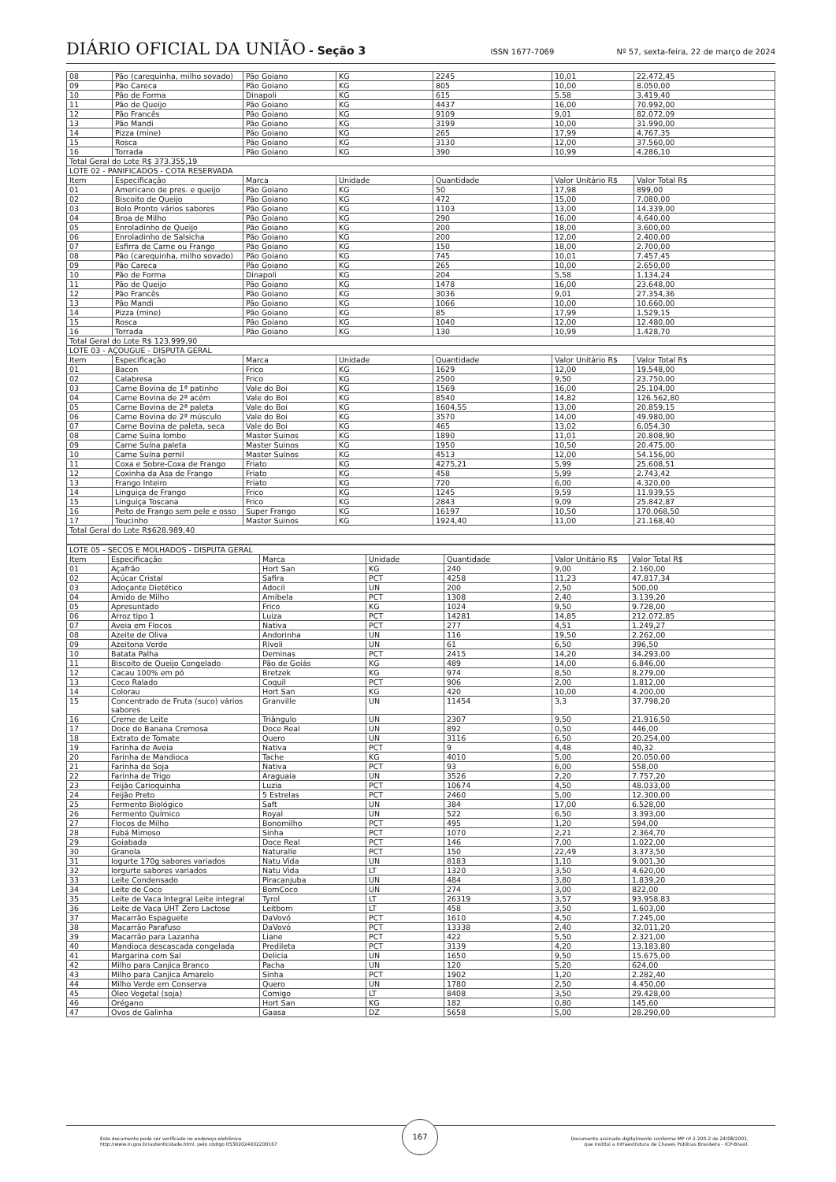DIÁRIO OFICIAL DA UNIÃO - Seção 3 ISSN 1677-7069 Nº 57, sexta-feira, 22 de março de 2024
| 08 | Pão (carequinha, milho sovado) | Pão Goiano | KG | 2245 | 10,01 | 22.472,45 |
| 09 | Pão Careca | Pão Goiano | KG | 805 | 10,00 | 8.050,00 |
| 10 | Pão de Forma | Dinapoli | KG | 615 | 5.58 | 3.419,40 |
| 11 | Pão de Queijo | Pão Goiano | KG | 4437 | 16,00 | 70.992,00 |
| 12 | Pão Francês | Pão Goiano | KG | 9109 | 9,01 | 82.072,09 |
| 13 | Pão Mandi | Pão Goiano | KG | 3199 | 10,00 | 31.990,00 |
| 14 | Pizza (mine) | Pão Goiano | KG | 265 | 17,99 | 4.767,35 |
| 15 | Rosca | Pão Goiano | KG | 3130 | 12,00 | 37.560,00 |
| 16 | Torrada | Pão Goiano | KG | 390 | 10,99 | 4.286,10 |
| Total Geral do Lote R$ 373.355,19 | | | | | | |
| LOTE 02 - PANIFICADOS - COTA RESERVADA | | | | | | |
| Item | Especificação | Marca | Unidade | Quantidade | Valor Unitário R$ | Valor Total R$ |
| 01 | Americano de pres. e queijo | Pão Goiano | KG | 50 | 17,98 | 899,00 |
| 02 | Biscoito de Queijo | Pão Goiano | KG | 472 | 15,00 | 7.080,00 |
| 03 | Bolo Pronto vários sabores | Pão Goiano | KG | 1103 | 13,00 | 14.339,00 |
| 04 | Broa de Milho | Pão Goiano | KG | 290 | 16,00 | 4.640,00 |
| 05 | Enroladinho de Queijo | Pão Goiano | KG | 200 | 18,00 | 3.600,00 |
| 06 | Enroladinho de Salsicha | Pão Goiano | KG | 200 | 12,00 | 2.400,00 |
| 07 | Esfirra de Carne ou Frango | Pão Goiano | KG | 150 | 18,00 | 2.700,00 |
| 08 | Pão (carequinha, milho sovado) | Pão Goiano | KG | 745 | 10,01 | 7.457,45 |
| 09 | Pão Careca | Pão Goiano | KG | 265 | 10,00 | 2.650,00 |
| 10 | Pão de Forma | Dinapoli | KG | 204 | 5,58 | 1.134,24 |
| 11 | Pão de Queijo | Pão Goiano | KG | 1478 | 16,00 | 23.648,00 |
| 12 | Pão Francês | Pão Goiano | KG | 3036 | 9,01 | 27.354,36 |
| 13 | Pão Mandi | Pão Goiano | KG | 1066 | 10,00 | 10.660,00 |
| 14 | Pizza (mine) | Pão Goiano | KG | 85 | 17,99 | 1.529,15 |
| 15 | Rosca | Pão Goiano | KG | 1040 | 12,00 | 12.480,00 |
| 16 | Torrada | Pão Goiano | KG | 130 | 10,99 | 1.428,70 |
| Total Geral do Lote R$ 123.999,90 | | | | | | |
| LOTE 03 - AÇOUGUE - DISPUTA GERAL | | | | | | |
| Item | Especificação | Marca | Unidade | Quantidade | Valor Unitário R$ | Valor Total R$ |
| 01 | Bacon | Frico | KG | 1629 | 12,00 | 19.548,00 |
| 02 | Calabresa | Frico | KG | 2500 | 9,50 | 23.750,00 |
| 03 | Carne Bovina de 1ª patinho | Vale do Boi | KG | 1569 | 16,00 | 25.104,00 |
| 04 | Carne Bovina de 2ª acém | Vale do Boi | KG | 8540 | 14,82 | 126.562,80 |
| 05 | Carne Bovina de 2ª paleta | Vale do Boi | KG | 1604,55 | 13,00 | 20.859,15 |
| 06 | Carne Bovina de 2ª músculo | Vale do Boi | KG | 3570 | 14,00 | 49.980,00 |
| 07 | Carne Bovina de paleta, seca | Vale do Boi | KG | 465 | 13,02 | 6.054,30 |
| 08 | Carne Suína lombo | Master Suinos | KG | 1890 | 11,01 | 20.808,90 |
| 09 | Carne Suína paleta | Master Suinos | KG | 1950 | 10,50 | 20.475,00 |
| 10 | Carne Suína pernil | Master Suínos | KG | 4513 | 12,00 | 54.156,00 |
| 11 | Coxa e Sobre-Coxa de Frango | Friato | KG | 4275,21 | 5,99 | 25.608,51 |
| 12 | Coxinha da Asa de Frango | Friato | KG | 458 | 5,99 | 2.743,42 |
| 13 | Frango Inteiro | Friato | KG | 720 | 6,00 | 4.320,00 |
| 14 | Linguiça de Frango | Frico | KG | 1245 | 9,59 | 11.939,55 |
| 15 | Linguiça Toscana | Frico | KG | 2843 | 9,09 | 25.842,87 |
| 16 | Peito de Frango sem pele e osso | Super Frango | KG | 16197 | 10,50 | 170.068,50 |
| 17 | Toucinho | Master Suinos | KG | 1924,40 | 11,00 | 21.168,40 |
| Total Geral do Lote R$628.989,40 | | | | | | |
| LOTE 05 - SECOS E MOLHADOS - DISPUTA GERAL | | | | | | |
| Item | Especificação | Marca | Unidade | Quantidade | Valor Unitário R$ | Valor Total R$ |
| 01 | Açafrão | Hort San | KG | 240 | 9,00 | 2.160,00 |
| 02 | Açúcar Cristal | Safira | PCT | 4258 | 11,23 | 47.817,34 |
| 03 | Adoçante Dietético | Adocil | UN | 200 | 2,50 | 500,00 |
| 04 | Amido de Milho | Amibela | PCT | 1308 | 2,40 | 3.139,20 |
| 05 | Apresuntado | Frico | KG | 1024 | 9,50 | 9.728,00 |
| 06 | Arroz tipo 1 | Luiza | PCT | 14281 | 14,85 | 212.072,85 |
| 07 | Aveia em Flocos | Nativa | PCT | 277 | 4,51 | 1.249,27 |
| 08 | Azeite de Oliva | Andorinha | UN | 116 | 19,50 | 2.262,00 |
| 09 | Azeitona Verde | Rivoli | UN | 61 | 6,50 | 396,50 |
| 10 | Batata Palha | Deminas | PCT | 2415 | 14,20 | 34.293,00 |
| 11 | Biscoito de Queijo Congelado | Pão de Goiás | KG | 489 | 14,00 | 6.846,00 |
| 12 | Cacau 100% em pó | Bretzek | KG | 974 | 8,50 | 8.279,00 |
| 13 | Coco Ralado | Coquil | PCT | 906 | 2,00 | 1.812,00 |
| 14 | Colorau | Hort San | KG | 420 | 10,00 | 4.200,00 |
| 15 | Concentrado de Fruta (suco) vários sabores | Granville | UN | 11454 | 3,3 | 37.798,20 |
| 16 | Creme de Leite | Triângulo | UN | 2307 | 9,50 | 21.916,50 |
| 17 | Doce de Banana Cremosa | Doce Real | UN | 892 | 0,50 | 446,00 |
| 18 | Extrato de Tomate | Quero | UN | 3116 | 6,50 | 20.254,00 |
| 19 | Farinha de Aveia | Nativa | PCT | 9 | 4,48 | 40,32 |
| 20 | Farinha de Mandioca | Tache | KG | 4010 | 5,00 | 20.050,00 |
| 21 | Farinha de Soja | Nativa | PCT | 93 | 6,00 | 558,00 |
| 22 | Farinha de Trigo | Araguaia | UN | 3526 | 2,20 | 7.757,20 |
| 23 | Feijão Carioquinha | Luzia | PCT | 10674 | 4,50 | 48.033,00 |
| 24 | Feijão Preto | 5 Estrelas | PCT | 2460 | 5,00 | 12.300,00 |
| 25 | Fermento Biológico | Saft | UN | 384 | 17,00 | 6.528,00 |
| 26 | Fermento Químico | Royal | UN | 522 | 6,50 | 3.393,00 |
| 27 | Flocos de Milho | Bonomilho | PCT | 495 | 1,20 | 594,00 |
| 28 | Fubá Mimoso | Sinha | PCT | 1070 | 2,21 | 2.364,70 |
| 29 | Goiabada | Doce Real | PCT | 146 | 7,00 | 1.022,00 |
| 30 | Granola | Naturalle | PCT | 150 | 22,49 | 3.373,50 |
| 31 | Iogurte 170g sabores variados | Natu Vida | UN | 8183 | 1,10 | 9.001,30 |
| 32 | Iorgurte sabores variados | Natu Vida | LT | 1320 | 3,50 | 4.620,00 |
| 33 | Leite Condensado | Piracanjuba | UN | 484 | 3,80 | 1.839,20 |
| 34 | Leite de Coco | BomCoco | UN | 274 | 3,00 | 822,00 |
| 35 | Leite de Vaca Integral Leite integral | Tyrol | LT | 26319 | 3,57 | 93.958,83 |
| 36 | Leite de Vaca UHT Zero Lactose | Leitbom | LT | 458 | 3,50 | 1.603,00 |
| 37 | Macarrão Espaguete | DaVovó | PCT | 1610 | 4,50 | 7.245,00 |
| 38 | Macarrão Parafuso | DaVovó | PCT | 13338 | 2,40 | 32.011,20 |
| 39 | Macarrão para Lazanha | Liane | PCT | 422 | 5,50 | 2.321,00 |
| 40 | Mandioca descascada congelada | Predileta | PCT | 3139 | 4,20 | 13.183,80 |
| 41 | Margarina com Sal | Delicia | UN | 1650 | 9,50 | 15.675,00 |
| 42 | Milho para Canjica Branco | Pacha | UN | 120 | 5,20 | 624,00 |
| 43 | Milho para Canjica Amarelo | Sinha | PCT | 1902 | 1,20 | 2.282,40 |
| 44 | Milho Verde em Conserva | Quero | UN | 1780 | 2,50 | 4.450,00 |
| 45 | Óleo Vegetal (soja) | Comigo | LT | 8408 | 3,50 | 29.428,00 |
| 46 | Orégano | Hort San | KG | 182 | 0,80 | 145,60 |
| 47 | Ovos de Galinha | Gaasa | DZ | 5658 | 5,00 | 28.290,00 |
Este documento pode ser verificado no endereço eletrônico
http://www.in.gov.br/autenticidade.html, pelo código 05302024032200167
Documento assinado digitalmente conforme MP nº 2.200-2 de 24/08/2001,
que institui a Infraestrutura de Chaves Públicas Brasileira - ICP-Brasil.
167